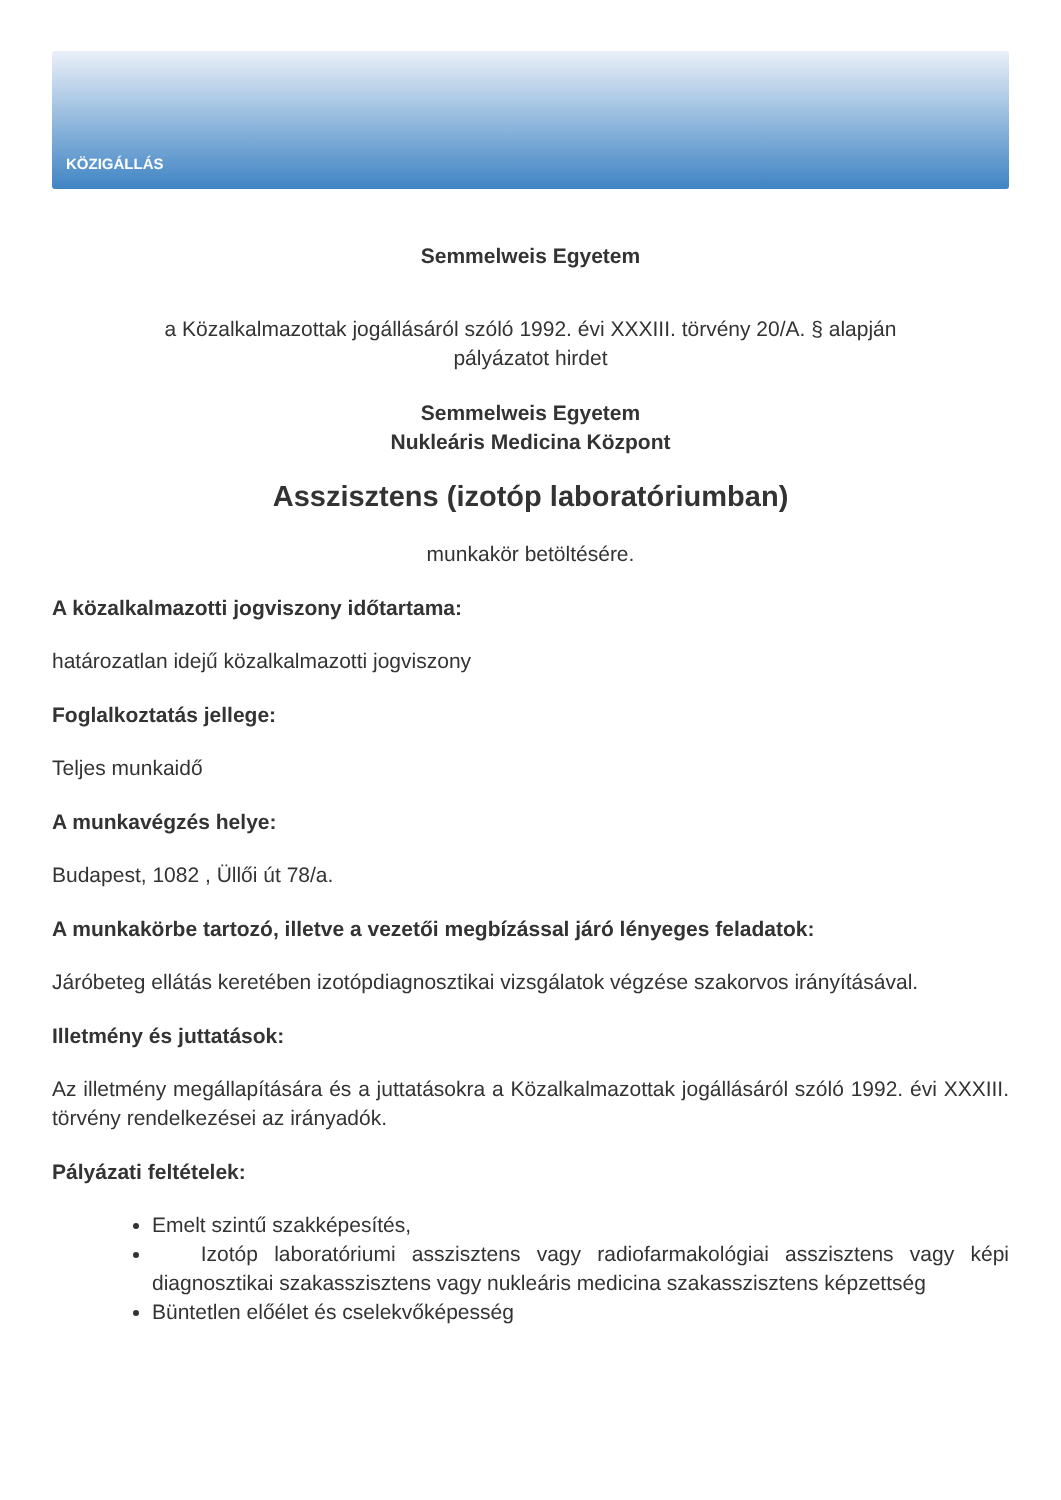KÖZIGÁLLÁS
Semmelweis Egyetem
a Közalkalmazottak jogállásáról szóló 1992. évi XXXIII. törvény 20/A. § alapján
pályázatot hirdet
Semmelweis Egyetem
Nukleáris Medicina Központ
Asszisztens (izotóp laboratóriumban)
munkakör betöltésére.
A közalkalmazotti jogviszony időtartama:
határozatlan idejű közalkalmazotti jogviszony
Foglalkoztatás jellege:
Teljes munkaidő
A munkavégzés helye:
Budapest, 1082 , Üllői út 78/a.
A munkakörbe tartozó, illetve a vezetői megbízással járó lényeges feladatok:
Járóbeteg ellátás keretében izotópdiagnosztikai vizsgálatok végzése szakorvos irányításával.
Illetmény és juttatások:
Az illetmény megállapítására és a juttatásokra a Közalkalmazottak jogállásáról szóló 1992. évi XXXIII. törvény rendelkezései az irányadók.
Pályázati feltételek:
Emelt szintű szakképesítés,
Izotóp laboratóriumi asszisztens vagy radiofarmakológiai asszisztens vagy képi diagnosztikai szakasszisztens vagy nukleáris medicina szakasszisztens képzettség
Büntetlen előélet és cselekvőképesség